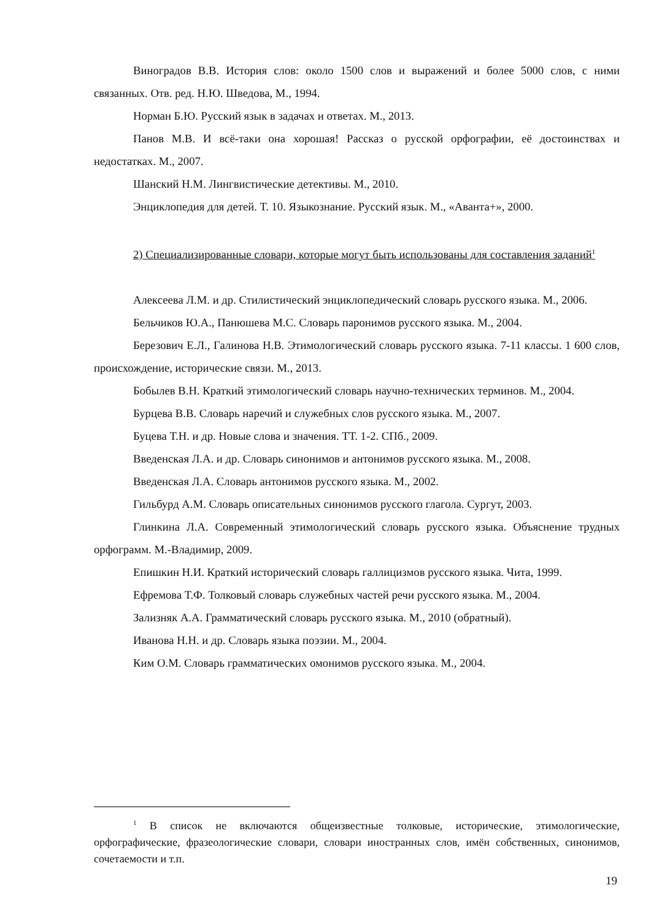Виноградов В.В. История слов: около 1500 слов и выражений и более 5000 слов, с ними связанных. Отв. ред. Н.Ю. Шведова, М., 1994.
Норман Б.Ю. Русский язык в задачах и ответах. М., 2013.
Панов М.В. И всё-таки она хорошая! Рассказ о русской орфографии, её достоинствах и недостатках. М., 2007.
Шанский Н.М. Лингвистические детективы. М., 2010.
Энциклопедия для детей. Т. 10. Языкознание. Русский язык. М., «Аванта+», 2000.
2) Специализированные словари, которые могут быть использованы для составления заданий<sup>1</sup>
Алексеева Л.М. и др. Стилистический энциклопедический словарь русского языка. М., 2006.
Бельчиков Ю.А., Панюшева М.С. Словарь паронимов русского языка. М., 2004.
Березович Е.Л., Галинова Н.В. Этимологический словарь русского языка. 7-11 классы. 1 600 слов, происхождение, исторические связи. М., 2013.
Бобылев В.Н. Краткий этимологический словарь научно-технических терминов. М., 2004.
Бурцева В.В. Словарь наречий и служебных слов русского языка. М., 2007.
Буцева Т.Н. и др. Новые слова и значения. ТТ. 1-2. СПб., 2009.
Введенская Л.А. и др. Словарь синонимов и антонимов русского языка. М., 2008.
Введенская Л.А. Словарь антонимов русского языка. М., 2002.
Гильбурд А.М. Словарь описательных синонимов русского глагола. Сургут, 2003.
Глинкина Л.А. Современный этимологический словарь русского языка. Объяснение трудных орфограмм. М.-Владимир, 2009.
Епишкин Н.И. Краткий исторический словарь галлицизмов русского языка. Чита, 1999.
Ефремова Т.Ф. Толковый словарь служебных частей речи русского языка. М., 2004.
Зализняк А.А. Грамматический словарь русского языка. М., 2010 (обратный).
Иванова Н.Н. и др. Словарь языка поэзии. М., 2004.
Ким О.М. Словарь грамматических омонимов русского языка. М., 2004.
<sup>1</sup> В список не включаются общеизвестные толковые, исторические, этимологические, орфографические, фразеологические словари, словари иностранных слов, имён собственных, синонимов, сочетаемости и т.п.
19